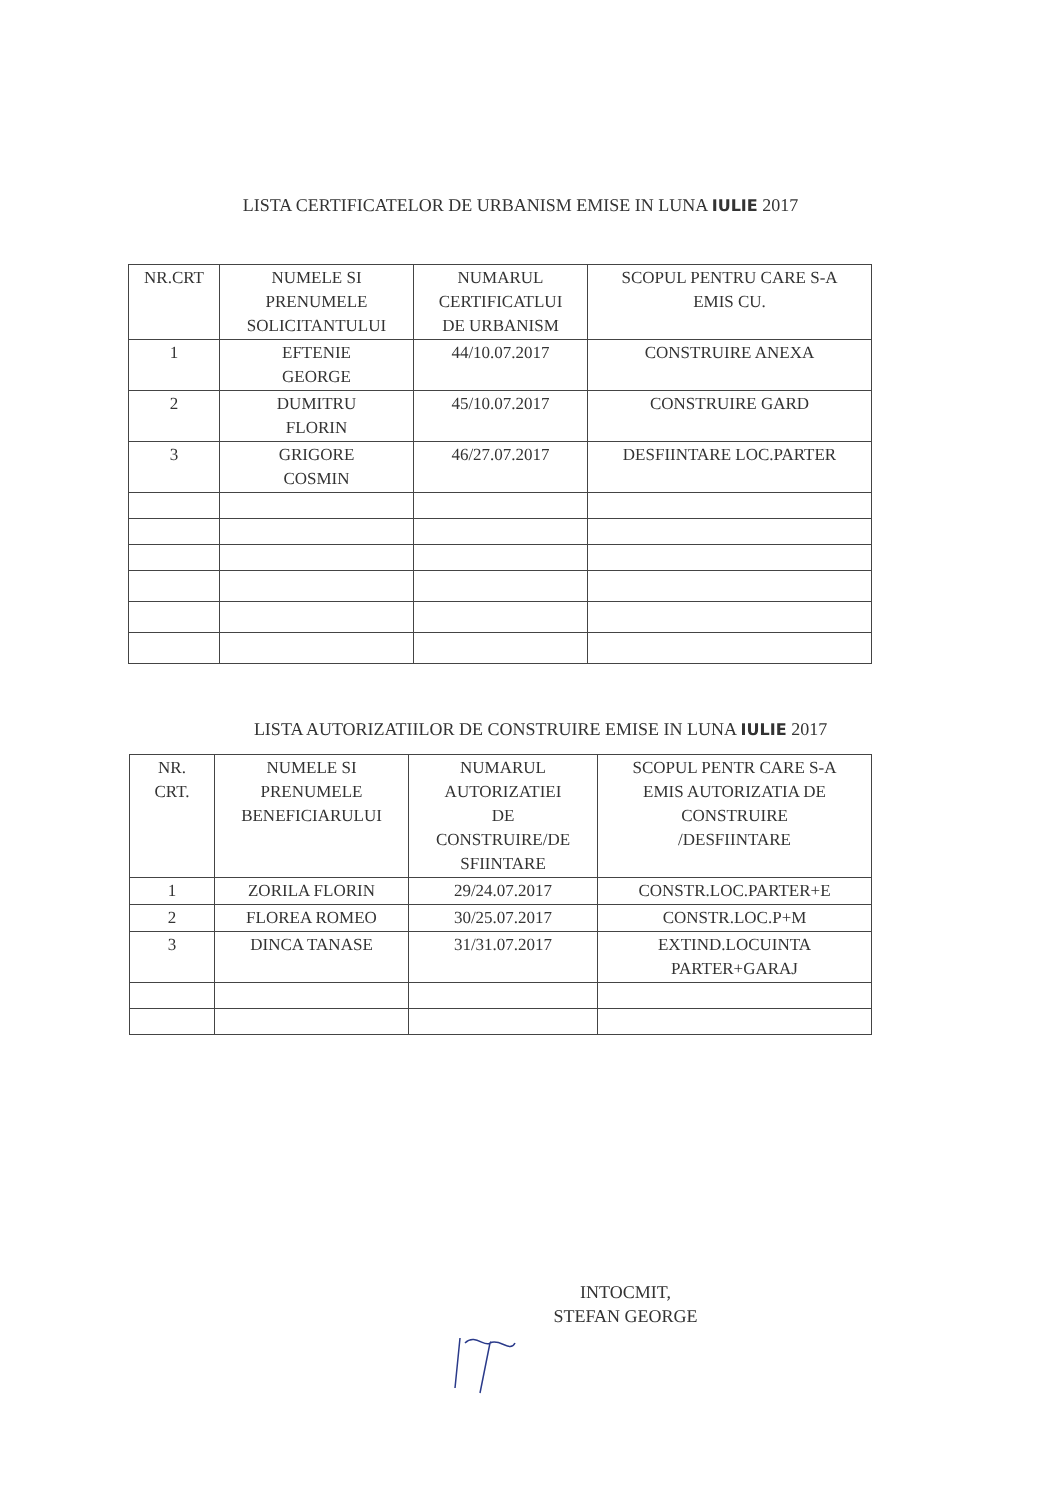LISTA CERTIFICATELOR DE URBANISM EMISE IN LUNA IULIE 2017
| NR.CRT | NUMELE SI PRENUMELE SOLICITANTULUI | NUMARUL CERTIFICATLUI DE URBANISM | SCOPUL PENTRU CARE S-A EMIS CU. |
| --- | --- | --- | --- |
| 1 | EFTENIE GEORGE | 44/10.07.2017 | CONSTRUIRE ANEXA |
| 2 | DUMITRU FLORIN | 45/10.07.2017 | CONSTRUIRE GARD |
| 3 | GRIGORE COSMIN | 46/27.07.2017 | DESFIINTARE LOC.PARTER |
LISTA AUTORIZATIILOR DE CONSTRUIRE EMISE IN LUNA IULIE 2017
| NR. CRT. | NUMELE SI PRENUMELE BENEFICIARULUI | NUMARUL AUTORIZATIEI DE CONSTRUIRE/DE SFIINTARE | SCOPUL PENTR CARE S-A EMIS AUTORIZATIA DE CONSTRUIRE /DESFIINTARE |
| --- | --- | --- | --- |
| 1 | ZORILA FLORIN | 29/24.07.2017 | CONSTR.LOC.PARTER+E |
| 2 | FLOREA ROMEO | 30/25.07.2017 | CONSTR.LOC.P+M |
| 3 | DINCA TANASE | 31/31.07.2017 | EXTIND.LOCUINTA PARTER+GARAJ |
INTOCMIT,
STEFAN GEORGE